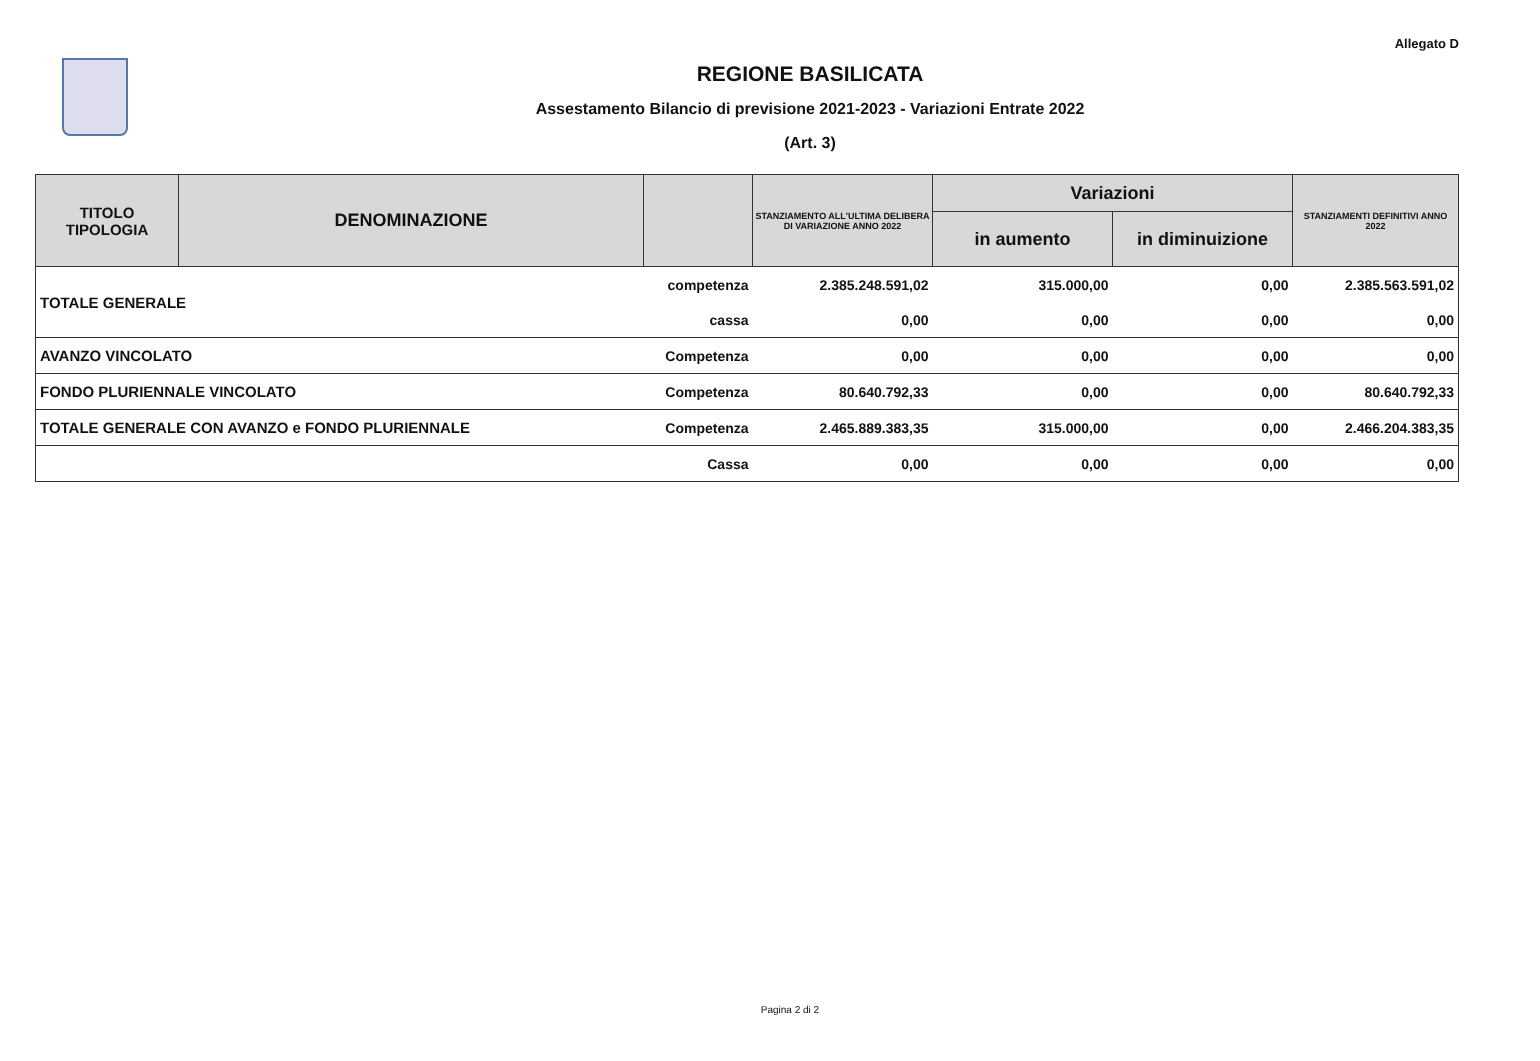Allegato D
REGIONE BASILICATA
Assestamento Bilancio di previsione 2021-2023 - Variazioni Entrate 2022
(Art. 3)
| TITOLO TIPOLOGIA | DENOMINAZIONE | | STANZIAMENTO ALL'ULTIMA DELIBERA DI VARIAZIONE ANNO 2022 | Variazioni | | STANZIAMENTI DEFINITIVI ANNO 2022 |
| --- | --- | --- | --- | --- | --- | --- |
| | | | | in aumento | in diminuizione | |
| TOTALE GENERALE | | competenza | 2.385.248.591,02 | 315.000,00 | 0,00 | 2.385.563.591,02 |
| | | cassa | 0,00 | 0,00 | 0,00 | 0,00 |
| AVANZO VINCOLATO | | Competenza | 0,00 | 0,00 | 0,00 | 0,00 |
| FONDO PLURIENNALE VINCOLATO | | Competenza | 80.640.792,33 | 0,00 | 0,00 | 80.640.792,33 |
| TOTALE GENERALE CON AVANZO e FONDO PLURIENNALE | | Competenza | 2.465.889.383,35 | 315.000,00 | 0,00 | 2.466.204.383,35 |
| | | Cassa | 0,00 | 0,00 | 0,00 | 0,00 |
Pagina 2 di 2